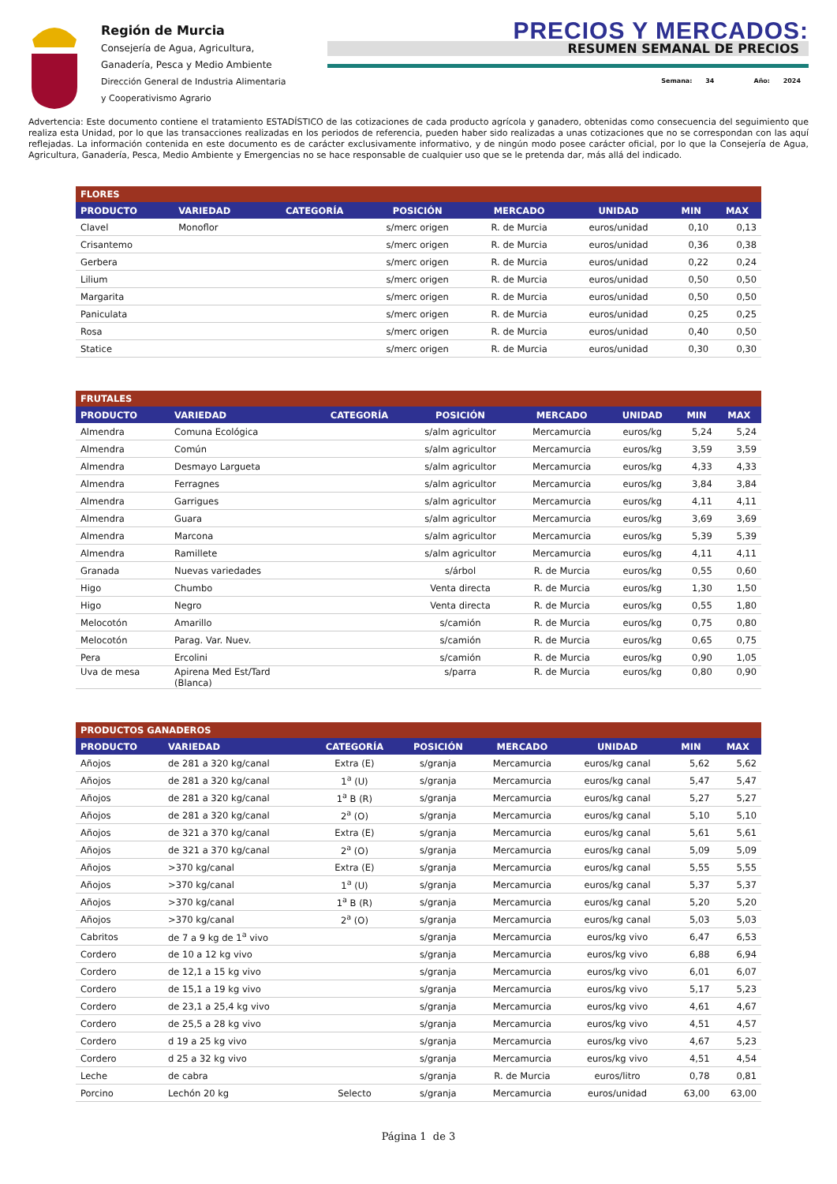Región de Murcia
Consejería de Agua, Agricultura,
Ganadería, Pesca y Medio Ambiente
Dirección General de Industria Alimentaria
y Cooperativismo Agrario
PRECIOS Y MERCADOS:
RESUMEN SEMANAL DE PRECIOS
Semana: 34 Año: 2024
Advertencia: Este documento contiene el tratamiento ESTADÍSTICO de las cotizaciones de cada producto agrícola y ganadero, obtenidas como consecuencia del seguimiento que realiza esta Unidad, por lo que las transacciones realizadas en los periodos de referencia, pueden haber sido realizadas a unas cotizaciones que no se correspondan con las aquí reflejadas. La información contenida en este documento es de carácter exclusivamente informativo, y de ningún modo posee carácter oficial, por lo que la Consejería de Agua, Agricultura, Ganadería, Pesca, Medio Ambiente y Emergencias no se hace responsable de cualquier uso que se le pretenda dar, más allá del indicado.
| FLORES | | | | | | | |
| --- | --- | --- | --- | --- | --- | --- | --- |
| PRODUCTO | VARIEDAD | CATEGORÍA | POSICIÓN | MERCADO | UNIDAD | MIN | MAX |
| Clavel | Monoflor | | s/merc origen | R. de Murcia | euros/unidad | 0,10 | 0,13 |
| Crisantemo | | | s/merc origen | R. de Murcia | euros/unidad | 0,36 | 0,38 |
| Gerbera | | | s/merc origen | R. de Murcia | euros/unidad | 0,22 | 0,24 |
| Lilium | | | s/merc origen | R. de Murcia | euros/unidad | 0,50 | 0,50 |
| Margarita | | | s/merc origen | R. de Murcia | euros/unidad | 0,50 | 0,50 |
| Paniculata | | | s/merc origen | R. de Murcia | euros/unidad | 0,25 | 0,25 |
| Rosa | | | s/merc origen | R. de Murcia | euros/unidad | 0,40 | 0,50 |
| Statice | | | s/merc origen | R. de Murcia | euros/unidad | 0,30 | 0,30 |
| FRUTALES | | | | | | | |
| --- | --- | --- | --- | --- | --- | --- | --- |
| PRODUCTO | VARIEDAD | CATEGORÍA | POSICIÓN | MERCADO | UNIDAD | MIN | MAX |
| Almendra | Comuna Ecológica | | s/alm agricultor | Mercamurcia | euros/kg | 5,24 | 5,24 |
| Almendra | Común | | s/alm agricultor | Mercamurcia | euros/kg | 3,59 | 3,59 |
| Almendra | Desmayo Largueta | | s/alm agricultor | Mercamurcia | euros/kg | 4,33 | 4,33 |
| Almendra | Ferragnes | | s/alm agricultor | Mercamurcia | euros/kg | 3,84 | 3,84 |
| Almendra | Garrigues | | s/alm agricultor | Mercamurcia | euros/kg | 4,11 | 4,11 |
| Almendra | Guara | | s/alm agricultor | Mercamurcia | euros/kg | 3,69 | 3,69 |
| Almendra | Marcona | | s/alm agricultor | Mercamurcia | euros/kg | 5,39 | 5,39 |
| Almendra | Ramillete | | s/alm agricultor | Mercamurcia | euros/kg | 4,11 | 4,11 |
| Granada | Nuevas variedades | | s/árbol | R. de Murcia | euros/kg | 0,55 | 0,60 |
| Higo | Chumbo | | Venta directa | R. de Murcia | euros/kg | 1,30 | 1,50 |
| Higo | Negro | | Venta directa | R. de Murcia | euros/kg | 0,55 | 1,80 |
| Melocotón | Amarillo | | s/camión | R. de Murcia | euros/kg | 0,75 | 0,80 |
| Melocotón | Parag. Var. Nuev. | | s/camión | R. de Murcia | euros/kg | 0,65 | 0,75 |
| Pera | Ercolini | | s/camión | R. de Murcia | euros/kg | 0,90 | 1,05 |
| Uva de mesa | Apirena Med Est/Tard (Blanca) | | s/parra | R. de Murcia | euros/kg | 0,80 | 0,90 |
| PRODUCTOS GANADEROS | | | | | | | |
| --- | --- | --- | --- | --- | --- | --- | --- |
| PRODUCTO | VARIEDAD | CATEGORÍA | POSICIÓN | MERCADO | UNIDAD | MIN | MAX |
| Añojos | de 281 a 320 kg/canal | Extra (E) | s/granja | Mercamurcia | euros/kg canal | 5,62 | 5,62 |
| Añojos | de 281 a 320 kg/canal | 1<sup>a</sup> (U) | s/granja | Mercamurcia | euros/kg canal | 5,47 | 5,47 |
| Añojos | de 281 a 320 kg/canal | 1<sup>a</sup> B (R) | s/granja | Mercamurcia | euros/kg canal | 5,27 | 5,27 |
| Añojos | de 281 a 320 kg/canal | 2<sup>a</sup> (O) | s/granja | Mercamurcia | euros/kg canal | 5,10 | 5,10 |
| Añojos | de 321 a 370 kg/canal | Extra (E) | s/granja | Mercamurcia | euros/kg canal | 5,61 | 5,61 |
| Añojos | de 321 a 370 kg/canal | 2<sup>a</sup> (O) | s/granja | Mercamurcia | euros/kg canal | 5,09 | 5,09 |
| Añojos | >370 kg/canal | Extra (E) | s/granja | Mercamurcia | euros/kg canal | 5,55 | 5,55 |
| Añojos | >370 kg/canal | 1<sup>a</sup> (U) | s/granja | Mercamurcia | euros/kg canal | 5,37 | 5,37 |
| Añojos | >370 kg/canal | 1<sup>a</sup> B (R) | s/granja | Mercamurcia | euros/kg canal | 5,20 | 5,20 |
| Añojos | >370 kg/canal | 2<sup>a</sup> (O) | s/granja | Mercamurcia | euros/kg canal | 5,03 | 5,03 |
| Cabritos | de 7 a 9 kg de 1<sup>a</sup> vivo | | s/granja | Mercamurcia | euros/kg vivo | 6,47 | 6,53 |
| Cordero | de 10 a 12 kg vivo | | s/granja | Mercamurcia | euros/kg vivo | 6,88 | 6,94 |
| Cordero | de 12,1 a 15 kg vivo | | s/granja | Mercamurcia | euros/kg vivo | 6,01 | 6,07 |
| Cordero | de 15,1 a 19 kg vivo | | s/granja | Mercamurcia | euros/kg vivo | 5,17 | 5,23 |
| Cordero | de 23,1 a 25,4 kg vivo | | s/granja | Mercamurcia | euros/kg vivo | 4,61 | 4,67 |
| Cordero | de 25,5 a 28 kg vivo | | s/granja | Mercamurcia | euros/kg vivo | 4,51 | 4,57 |
| Cordero | d 19 a 25 kg vivo | | s/granja | Mercamurcia | euros/kg vivo | 4,67 | 5,23 |
| Cordero | d 25 a 32 kg vivo | | s/granja | Mercamurcia | euros/kg vivo | 4,51 | 4,54 |
| Leche | de cabra | | s/granja | R. de Murcia | euros/litro | 0,78 | 0,81 |
| Porcino | Lechón 20 kg | Selecto | s/granja | Mercamurcia | euros/unidad | 63,00 | 63,00 |
Página 1 de 3